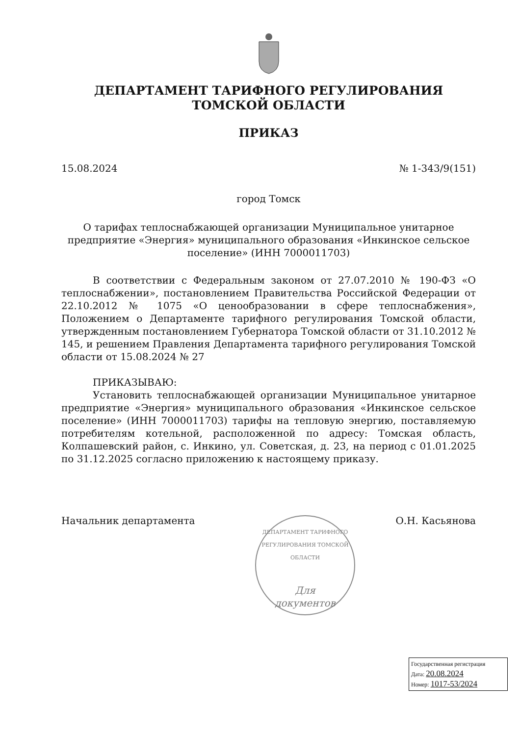ДЕПАРТАМЕНТ ТАРИФНОГО РЕГУЛИРОВАНИЯ
ТОМСКОЙ ОБЛАСТИ
ПРИКАЗ
15.08.2024 № 1-343/9(151)
город Томск
О тарифах теплоснабжающей организации Муниципальное унитарное предприятие «Энергия» муниципального образования «Инкинское сельское поселение» (ИНН 7000011703)
В соответствии с Федеральным законом от 27.07.2010 № 190-ФЗ «О теплоснабжении», постановлением Правительства Российской Федерации от 22.10.2012 № 1075 «О ценообразовании в сфере теплоснабжения», Положением о Департаменте тарифного регулирования Томской области, утвержденным постановлением Губернатора Томской области от 31.10.2012 № 145, и решением Правления Департамента тарифного регулирования Томской области от 15.08.2024 № 27
ПРИКАЗЫВАЮ:
Установить теплоснабжающей организации Муниципальное унитарное предприятие «Энергия» муниципального образования «Инкинское сельское поселение» (ИНН 7000011703) тарифы на тепловую энергию, поставляемую потребителям котельной, расположенной по адресу: Томская область, Колпашевский район, с. Инкино, ул. Советская, д. 23, на период с 01.01.2025 по 31.12.2025 согласно приложению к настоящему приказу.
Начальник департамента О.Н. Касьянова
ДЕПАРТАМЕНТ ТАРИФНОГО РЕГУЛИРОВАНИЯ ТОМСКОЙ ОБЛАСТИ
Для
документов
Государственная регистрация
Дата: 20.08.2024
Номер: 1017-53/2024